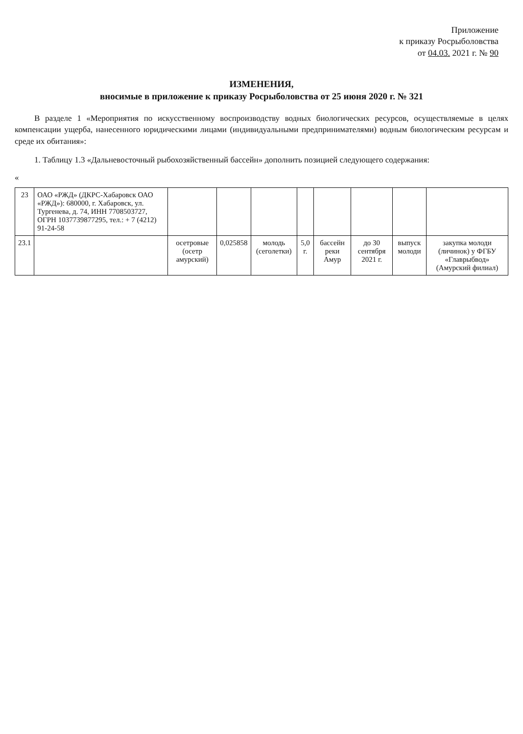Приложение
к приказу Росрыболовства
от 04.03. 2021 г. № 90
ИЗМЕНЕНИЯ,
вносимые в приложение к приказу Росрыболовства от 25 июня 2020 г. № 321
В разделе 1 «Мероприятия по искусственному воспроизводству водных биологических ресурсов, осуществляемые в целях компенсации ущерба, нанесенного юридическими лицами (индивидуальными предпринимателями) водным биологическим ресурсам и среде их обитания»:
1. Таблицу 1.3 «Дальневосточный рыбохозяйственный бассейн» дополнить позицией следующего содержания:
«
| 23 | ОАО «РЖД» (ДКРС-Хабаровск ОАО «РЖД»): 680000, г. Хабаровск, ул. Тургенева, д. 74, ИНН 7708503727, ОГРН 1037739877295, тел.: + 7 (4212) 91-24-58 | | | | | | | | |
| 23.1 | | осетровые (осетр амурский) | 0,025858 | молодь (сеголетки) | 5,0 г. | бассейн реки Амур | до 30 сентября 2021 г. | выпуск молоди | закупка молоди (личинок) у ФГБУ «Главрыбвод» (Амурский филиал) |